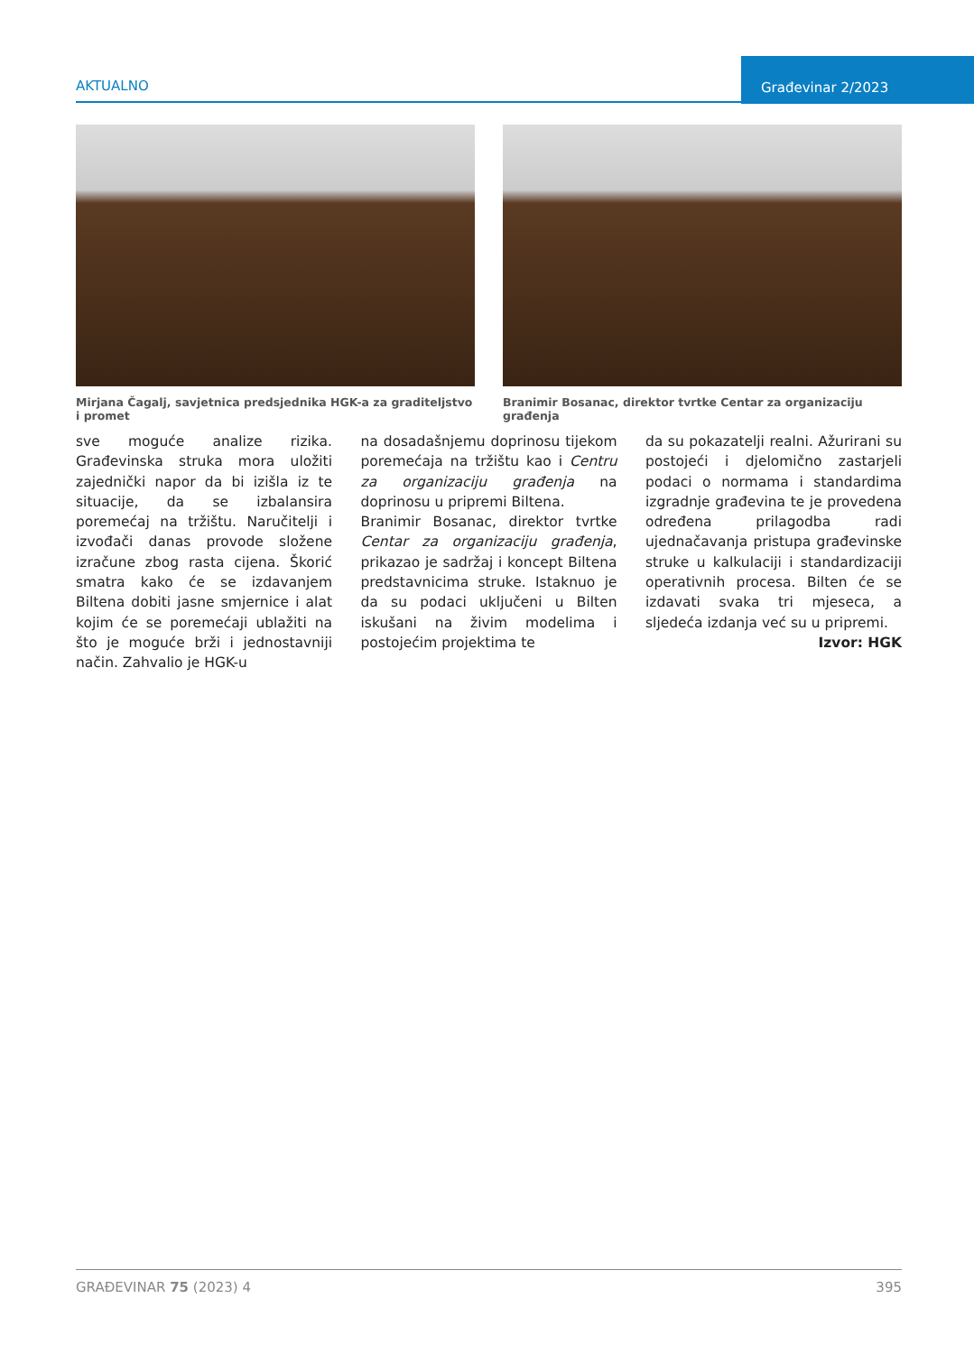AKTUALNO
Građevinar 2/2023
Mirjana Čagalj, savjetnica predsjednika HGK-a za graditeljstvo i promet
Branimir Bosanac, direktor tvrtke Centar za organizaciju građenja
sve moguće analize rizika. Građevinska struka mora uložiti zajednički napor da bi izišla iz te situacije, da se izbalansira poremećaj na tržištu. Naručitelji i izvođači danas provode složene izračune zbog rasta cijena. Škorić smatra kako će se izdavanjem Biltena dobiti jasne smjernice i alat kojim će se poremećaji ublažiti na što je moguće brži i jednostavniji način. Zahvalio je HGK-u
na dosadašnjemu doprinosu tijekom poremećaja na tržištu kao i Centru za organizaciju građenja na doprinosu u pripremi Biltena.
Branimir Bosanac, direktor tvrtke Centar za organizaciju građenja, prikazao je sadržaj i koncept Biltena predstavnicima struke. Istaknuo je da su podaci uključeni u Bilten iskušani na živim modelima i postojećim projektima te
da su pokazatelji realni. Ažurirani su postojeći i djelomično zastarjeli podaci o normama i standardima izgradnje građevina te je provedena određena prilagodba radi ujednačavanja pristupa građevinske struke u kalkulaciji i standardizaciji operativnih procesa. Bilten će se izdavati svaka tri mjeseca, a sljedeća izdanja već su u pripremi.
Izvor: HGK
GRAĐEVINAR 75 (2023) 4 395